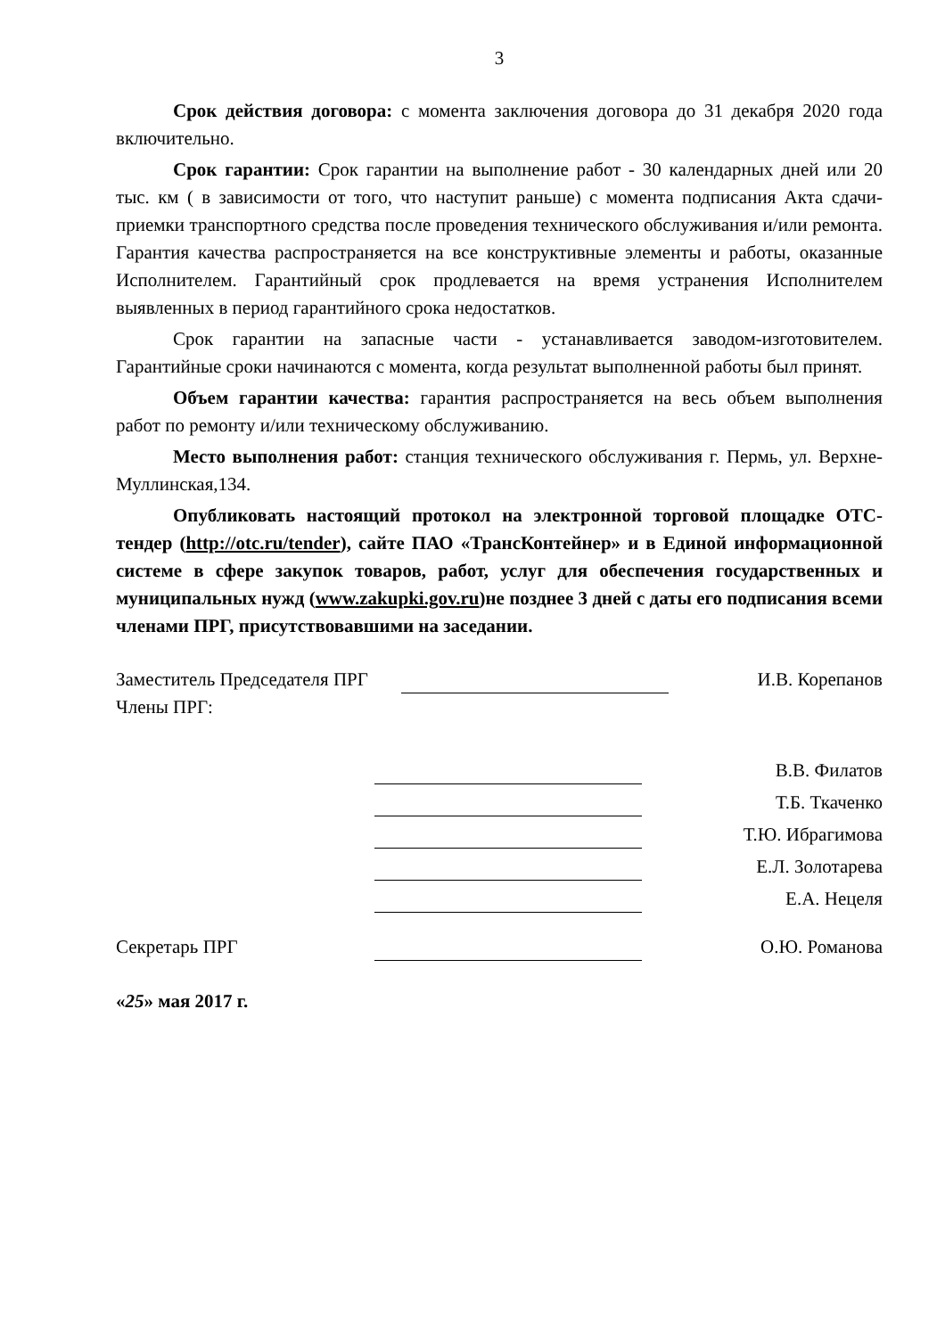3
Срок действия договора: с момента заключения договора до 31 декабря 2020 года включительно.
Срок гарантии: Срок гарантии на выполнение работ - 30 календарных дней или 20 тыс. км ( в зависимости от того, что наступит раньше) с момента подписания Акта сдачи-приемки транспортного средства после проведения технического обслуживания и/или ремонта. Гарантия качества распространяется на все конструктивные элементы и работы, оказанные Исполнителем. Гарантийный срок продлевается на время устранения Исполнителем выявленных в период гарантийного срока недостатков.
Срок гарантии на запасные части - устанавливается заводом-изготовителем. Гарантийные сроки начинаются с момента, когда результат выполненной работы был принят.
Объем гарантии качества: гарантия распространяется на весь объем выполнения работ по ремонту и/или техническому обслуживанию.
Место выполнения работ: станция технического обслуживания г. Пермь, ул. Верхне-Муллинская,134.
Опубликовать настоящий протокол на электронной торговой площадке ОТС-тендер (http://otc.ru/tender), сайте ПАО «ТрансКонтейнер» и в Единой информационной системе в сфере закупок товаров, работ, услуг для обеспечения государственных и муниципальных нужд (www.zakupki.gov.ru)не позднее 3 дней с даты его подписания всеми членами ПРГ, присутствовавшими на заседании.
Заместитель Председателя ПРГ И.В. Корепанов
Члены ПРГ:
В.В. Филатов
Т.Б. Ткаченко
Т.Ю. Ибрагимова
Е.Л. Золотарева
Е.А. Нецеля
Секретарь ПРГ О.Ю. Романова
«25» мая 2017 г.